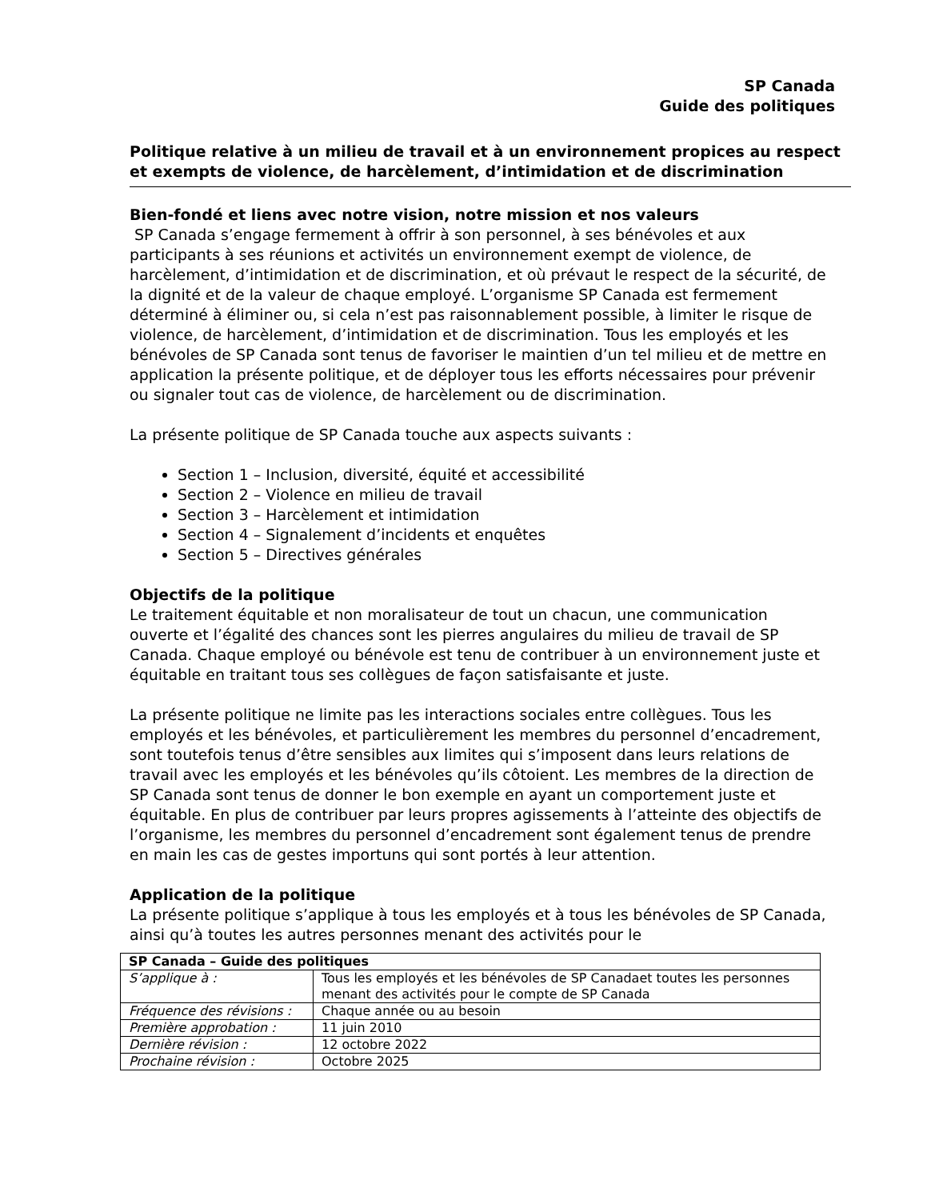SP Canada
Guide des politiques
Politique relative à un milieu de travail et à un environnement propices au respect et exempts de violence, de harcèlement, d’intimidation et de discrimination
Bien-fondé et liens avec notre vision, notre mission et nos valeurs
SP Canada s’engage fermement à offrir à son personnel, à ses bénévoles et aux participants à ses réunions et activités un environnement exempt de violence, de harcèlement, d’intimidation et de discrimination, et où prévaut le respect de la sécurité, de la dignité et de la valeur de chaque employé. L’organisme SP Canada est fermement déterminé à éliminer ou, si cela n’est pas raisonnablement possible, à limiter le risque de violence, de harcèlement, d’intimidation et de discrimination. Tous les employés et les bénévoles de SP Canada sont tenus de favoriser le maintien d’un tel milieu et de mettre en application la présente politique, et de déployer tous les efforts nécessaires pour prévenir ou signaler tout cas de violence, de harcèlement ou de discrimination.
La présente politique de SP Canada touche aux aspects suivants :
Section 1 – Inclusion, diversité, équité et accessibilité
Section 2 – Violence en milieu de travail
Section 3 – Harcèlement et intimidation
Section 4 – Signalement d’incidents et enquêtes
Section 5 – Directives générales
Objectifs de la politique
Le traitement équitable et non moralisateur de tout un chacun, une communication ouverte et l’égalité des chances sont les pierres angulaires du milieu de travail de SP Canada. Chaque employé ou bénévole est tenu de contribuer à un environnement juste et équitable en traitant tous ses collègues de façon satisfaisante et juste.
La présente politique ne limite pas les interactions sociales entre collègues. Tous les employés et les bénévoles, et particulièrement les membres du personnel d’encadrement, sont toutefois tenus d’être sensibles aux limites qui s’imposent dans leurs relations de travail avec les employés et les bénévoles qu’ils côtoient. Les membres de la direction de SP Canada sont tenus de donner le bon exemple en ayant un comportement juste et équitable. En plus de contribuer par leurs propres agissements à l’atteinte des objectifs de l’organisme, les membres du personnel d’encadrement sont également tenus de prendre en main les cas de gestes importuns qui sont portés à leur attention.
Application de la politique
La présente politique s’applique à tous les employés et à tous les bénévoles de SP Canada, ainsi qu’à toutes les autres personnes menant des activités pour le
| SP Canada – Guide des politiques | |
| S’applique à : | Tous les employés et les bénévoles de SP Canadaet toutes les personnes menant des activités pour le compte de SP Canada |
| Fréquence des révisions : | Chaque année ou au besoin |
| Première approbation : | 11 juin 2010 |
| Dernière révision : | 12 octobre 2022 |
| Prochaine révision : | Octobre 2025 |